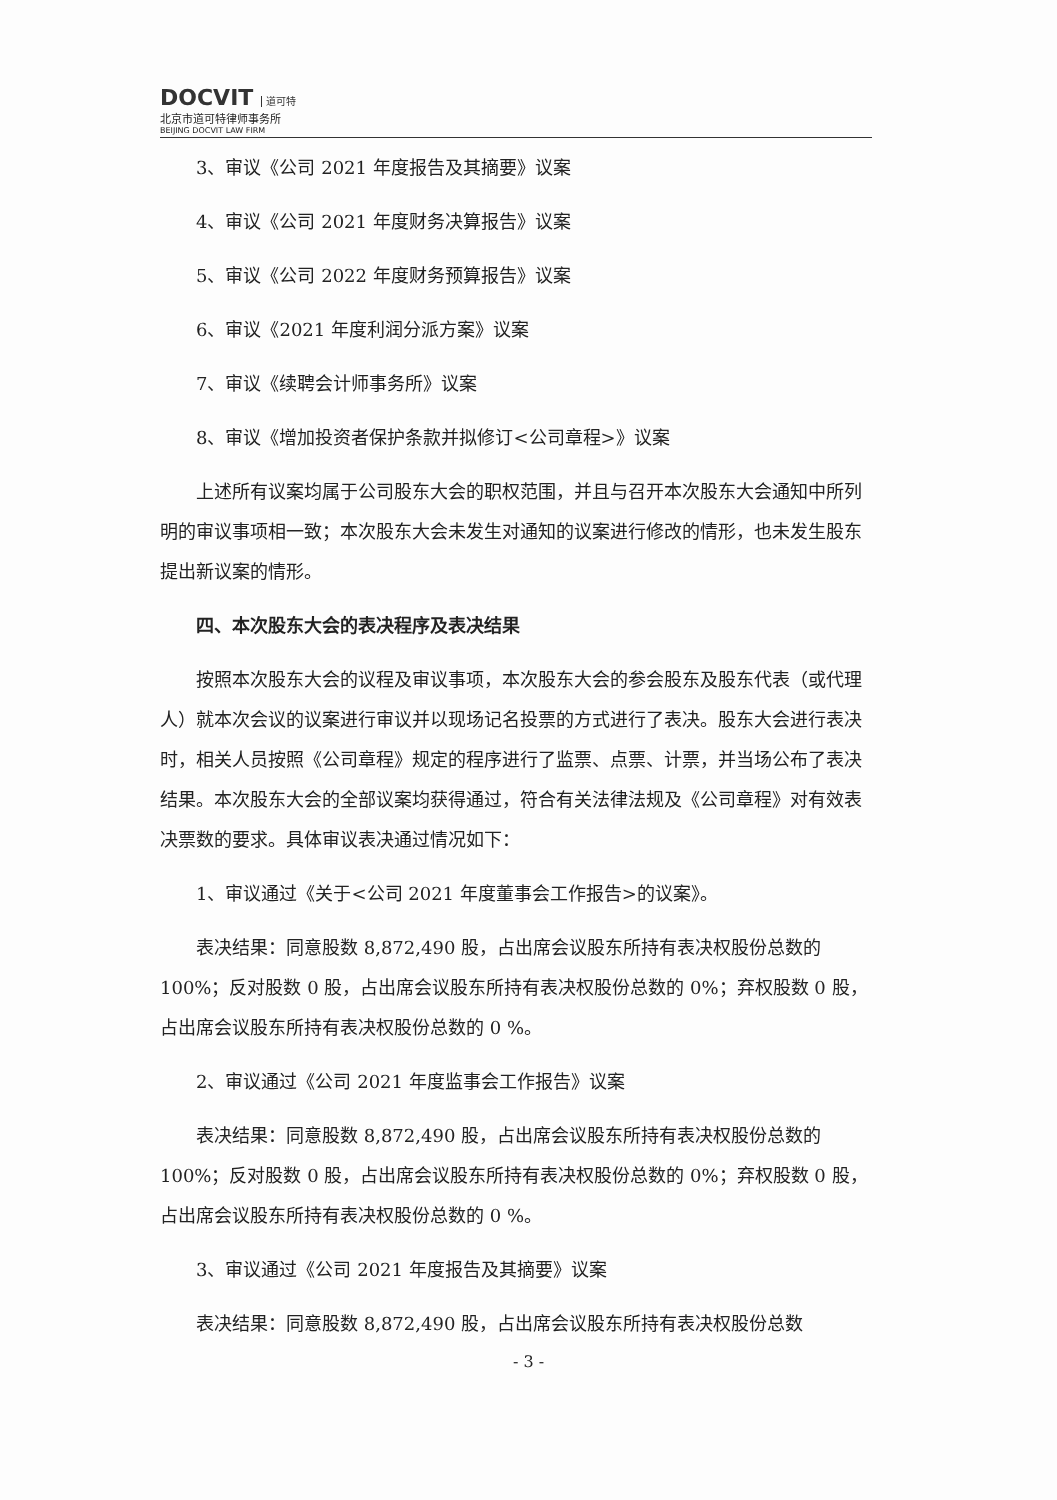DOCVIT 道可特
北京市道可特律师事务所
BEIJING DOCVIT LAW FIRM
3、审议《公司 2021 年度报告及其摘要》议案
4、审议《公司 2021 年度财务决算报告》议案
5、审议《公司 2022 年度财务预算报告》议案
6、审议《2021 年度利润分派方案》议案
7、审议《续聘会计师事务所》议案
8、审议《增加投资者保护条款并拟修订<公司章程>》议案
上述所有议案均属于公司股东大会的职权范围，并且与召开本次股东大会通知中所列明的审议事项相一致；本次股东大会未发生对通知的议案进行修改的情形，也未发生股东提出新议案的情形。
四、本次股东大会的表决程序及表决结果
按照本次股东大会的议程及审议事项，本次股东大会的参会股东及股东代表（或代理人）就本次会议的议案进行审议并以现场记名投票的方式进行了表决。股东大会进行表决时，相关人员按照《公司章程》规定的程序进行了监票、点票、计票，并当场公布了表决结果。本次股东大会的全部议案均获得通过，符合有关法律法规及《公司章程》对有效表决票数的要求。具体审议表决通过情况如下：
1、审议通过《关于<公司 2021 年度董事会工作报告>的议案》。
表决结果：同意股数 8,872,490 股，占出席会议股东所持有表决权股份总数的 100%；反对股数 0 股，占出席会议股东所持有表决权股份总数的 0%；弃权股数 0 股，占出席会议股东所持有表决权股份总数的 0 %。
2、审议通过《公司 2021 年度监事会工作报告》议案
表决结果：同意股数 8,872,490 股，占出席会议股东所持有表决权股份总数的 100%；反对股数 0 股，占出席会议股东所持有表决权股份总数的 0%；弃权股数 0 股，占出席会议股东所持有表决权股份总数的 0 %。
3、审议通过《公司 2021 年度报告及其摘要》议案
表决结果：同意股数 8,872,490 股，占出席会议股东所持有表决权股份总数
- 3 -